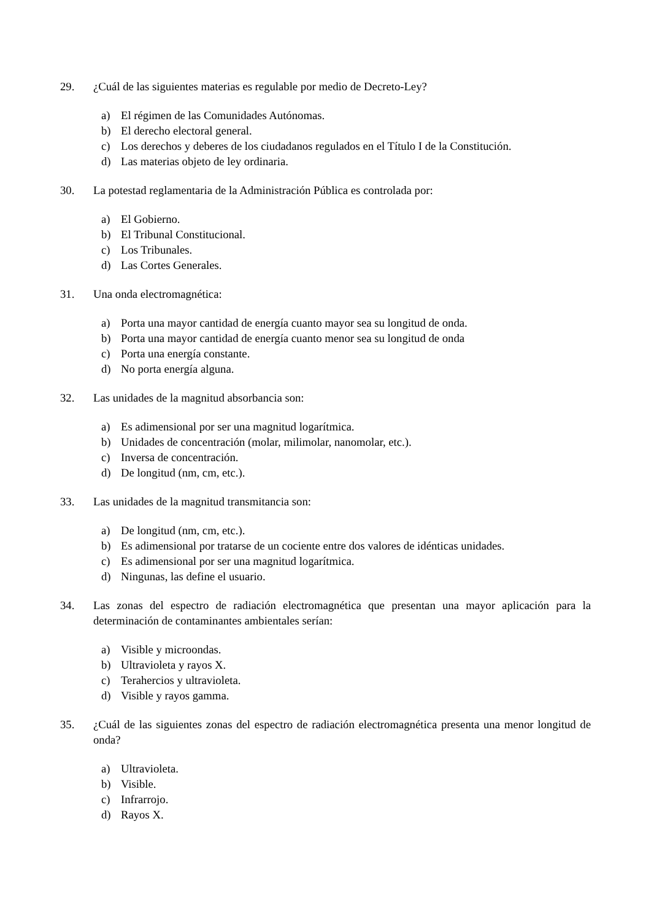29. ¿Cuál de las siguientes materias es regulable por medio de Decreto-Ley?
a) El régimen de las Comunidades Autónomas.
b) El derecho electoral general.
c) Los derechos y deberes de los ciudadanos regulados en el Título I de la Constitución.
d) Las materias objeto de ley ordinaria.
30. La potestad reglamentaria de la Administración Pública es controlada por:
a) El Gobierno.
b) El Tribunal Constitucional.
c) Los Tribunales.
d) Las Cortes Generales.
31. Una onda electromagnética:
a) Porta una mayor cantidad de energía cuanto mayor sea su longitud de onda.
b) Porta una mayor cantidad de energía cuanto menor sea su longitud de onda
c) Porta una energía constante.
d) No porta energía alguna.
32. Las unidades de la magnitud absorbancia son:
a) Es adimensional por ser una magnitud logarítmica.
b) Unidades de concentración (molar, milimolar, nanomolar, etc.).
c) Inversa de concentración.
d) De longitud (nm, cm, etc.).
33. Las unidades de la magnitud transmitancia son:
a) De longitud (nm, cm, etc.).
b) Es adimensional por tratarse de un cociente entre dos valores de idénticas unidades.
c) Es adimensional por ser una magnitud logarítmica.
d) Ningunas, las define el usuario.
34. Las zonas del espectro de radiación electromagnética que presentan una mayor aplicación para la determinación de contaminantes ambientales serían:
a) Visible y microondas.
b) Ultravioleta y rayos X.
c) Terahercios y ultravioleta.
d) Visible y rayos gamma.
35. ¿Cuál de las siguientes zonas del espectro de radiación electromagnética presenta una menor longitud de onda?
a) Ultravioleta.
b) Visible.
c) Infrarrojo.
d) Rayos X.